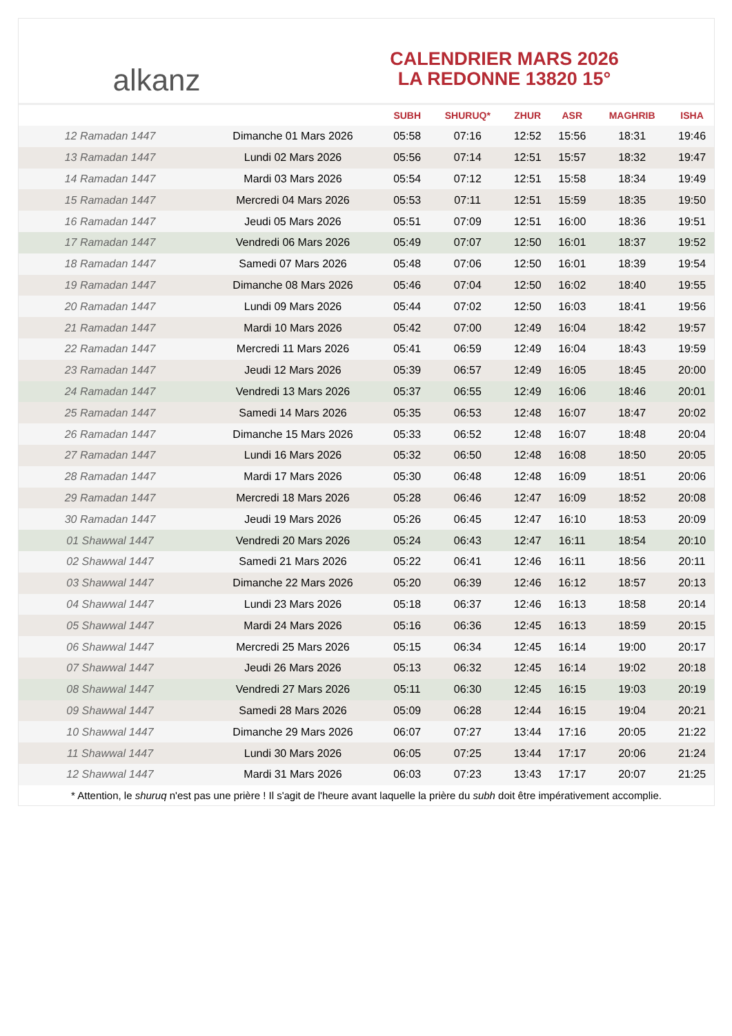alkanz
CALENDRIER MARS 2026
LA REDONNE 13820 15°
| | | SUBH | SHURUQ* | ZHUR | ASR | MAGHRIB | ISHA |
| --- | --- | --- | --- | --- | --- | --- | --- |
| 12 Ramadan 1447 | Dimanche 01 Mars 2026 | 05:58 | 07:16 | 12:52 | 15:56 | 18:31 | 19:46 |
| 13 Ramadan 1447 | Lundi 02 Mars 2026 | 05:56 | 07:14 | 12:51 | 15:57 | 18:32 | 19:47 |
| 14 Ramadan 1447 | Mardi 03 Mars 2026 | 05:54 | 07:12 | 12:51 | 15:58 | 18:34 | 19:49 |
| 15 Ramadan 1447 | Mercredi 04 Mars 2026 | 05:53 | 07:11 | 12:51 | 15:59 | 18:35 | 19:50 |
| 16 Ramadan 1447 | Jeudi 05 Mars 2026 | 05:51 | 07:09 | 12:51 | 16:00 | 18:36 | 19:51 |
| 17 Ramadan 1447 | Vendredi 06 Mars 2026 | 05:49 | 07:07 | 12:50 | 16:01 | 18:37 | 19:52 |
| 18 Ramadan 1447 | Samedi 07 Mars 2026 | 05:48 | 07:06 | 12:50 | 16:01 | 18:39 | 19:54 |
| 19 Ramadan 1447 | Dimanche 08 Mars 2026 | 05:46 | 07:04 | 12:50 | 16:02 | 18:40 | 19:55 |
| 20 Ramadan 1447 | Lundi 09 Mars 2026 | 05:44 | 07:02 | 12:50 | 16:03 | 18:41 | 19:56 |
| 21 Ramadan 1447 | Mardi 10 Mars 2026 | 05:42 | 07:00 | 12:49 | 16:04 | 18:42 | 19:57 |
| 22 Ramadan 1447 | Mercredi 11 Mars 2026 | 05:41 | 06:59 | 12:49 | 16:04 | 18:43 | 19:59 |
| 23 Ramadan 1447 | Jeudi 12 Mars 2026 | 05:39 | 06:57 | 12:49 | 16:05 | 18:45 | 20:00 |
| 24 Ramadan 1447 | Vendredi 13 Mars 2026 | 05:37 | 06:55 | 12:49 | 16:06 | 18:46 | 20:01 |
| 25 Ramadan 1447 | Samedi 14 Mars 2026 | 05:35 | 06:53 | 12:48 | 16:07 | 18:47 | 20:02 |
| 26 Ramadan 1447 | Dimanche 15 Mars 2026 | 05:33 | 06:52 | 12:48 | 16:07 | 18:48 | 20:04 |
| 27 Ramadan 1447 | Lundi 16 Mars 2026 | 05:32 | 06:50 | 12:48 | 16:08 | 18:50 | 20:05 |
| 28 Ramadan 1447 | Mardi 17 Mars 2026 | 05:30 | 06:48 | 12:48 | 16:09 | 18:51 | 20:06 |
| 29 Ramadan 1447 | Mercredi 18 Mars 2026 | 05:28 | 06:46 | 12:47 | 16:09 | 18:52 | 20:08 |
| 30 Ramadan 1447 | Jeudi 19 Mars 2026 | 05:26 | 06:45 | 12:47 | 16:10 | 18:53 | 20:09 |
| 01 Shawwal 1447 | Vendredi 20 Mars 2026 | 05:24 | 06:43 | 12:47 | 16:11 | 18:54 | 20:10 |
| 02 Shawwal 1447 | Samedi 21 Mars 2026 | 05:22 | 06:41 | 12:46 | 16:11 | 18:56 | 20:11 |
| 03 Shawwal 1447 | Dimanche 22 Mars 2026 | 05:20 | 06:39 | 12:46 | 16:12 | 18:57 | 20:13 |
| 04 Shawwal 1447 | Lundi 23 Mars 2026 | 05:18 | 06:37 | 12:46 | 16:13 | 18:58 | 20:14 |
| 05 Shawwal 1447 | Mardi 24 Mars 2026 | 05:16 | 06:36 | 12:45 | 16:13 | 18:59 | 20:15 |
| 06 Shawwal 1447 | Mercredi 25 Mars 2026 | 05:15 | 06:34 | 12:45 | 16:14 | 19:00 | 20:17 |
| 07 Shawwal 1447 | Jeudi 26 Mars 2026 | 05:13 | 06:32 | 12:45 | 16:14 | 19:02 | 20:18 |
| 08 Shawwal 1447 | Vendredi 27 Mars 2026 | 05:11 | 06:30 | 12:45 | 16:15 | 19:03 | 20:19 |
| 09 Shawwal 1447 | Samedi 28 Mars 2026 | 05:09 | 06:28 | 12:44 | 16:15 | 19:04 | 20:21 |
| 10 Shawwal 1447 | Dimanche 29 Mars 2026 | 06:07 | 07:27 | 13:44 | 17:16 | 20:05 | 21:22 |
| 11 Shawwal 1447 | Lundi 30 Mars 2026 | 06:05 | 07:25 | 13:44 | 17:17 | 20:06 | 21:24 |
| 12 Shawwal 1447 | Mardi 31 Mars 2026 | 06:03 | 07:23 | 13:43 | 17:17 | 20:07 | 21:25 |
* Attention, le shuruq n'est pas une prière ! Il s'agit de l'heure avant laquelle la prière du subh doit être impérativement accomplie.